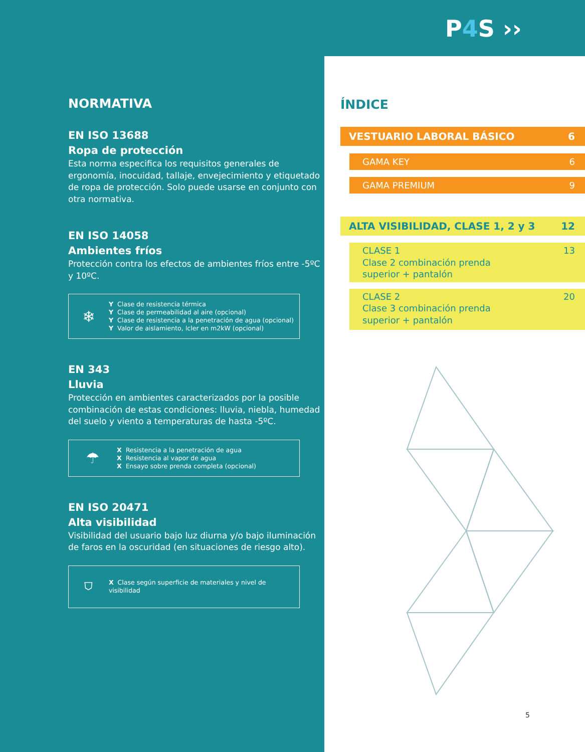P4 S ››
NORMATIVA
EN ISO 13688
Ropa de protección
Esta norma especifica los requisitos generales de ergonomía, inocuidad, tallaje, envejecimiento y etiquetado de ropa de protección. Solo puede usarse en conjunto con otra normativa.
EN ISO 14058
Ambientes fríos
Protección contra los efectos de ambientes fríos entre -5ºC y 10ºC.
❄
Y Clase de resistencia térmica
Y Clase de permeabilidad al aire (opcional)
Y Clase de resistencia a la penetración de agua (opcional)
Y Valor de aislamiento, Icler en m2kW (opcional)
EN 343
Lluvia
Protección en ambientes caracterizados por la posible combinación de estas condiciones: lluvia, niebla, humedad del suelo y viento a temperaturas de hasta -5ºC.
☂
X Resistencia a la penetración de agua
X Resistencia al vapor de agua
X Ensayo sobre prenda completa (opcional)
EN ISO 20471
Alta visibilidad
Visibilidad del usuario bajo luz diurna y/o bajo iluminación de faros en la oscuridad (en situaciones de riesgo alto).
⛉
X Clase según superficie de materiales y nivel de visibilidad
ÍNDICE
VESTUARIO LABORAL BÁSICO 6
GAMA KEY 6
GAMA PREMIUM 9
ALTA VISIBILIDAD, CLASE 1, 2 y 3 12
CLASE 1
Clase 2 combinación prenda
superior + pantalón 13
CLASE 2
Clase 3 combinación prenda
superior + pantalón 20
5